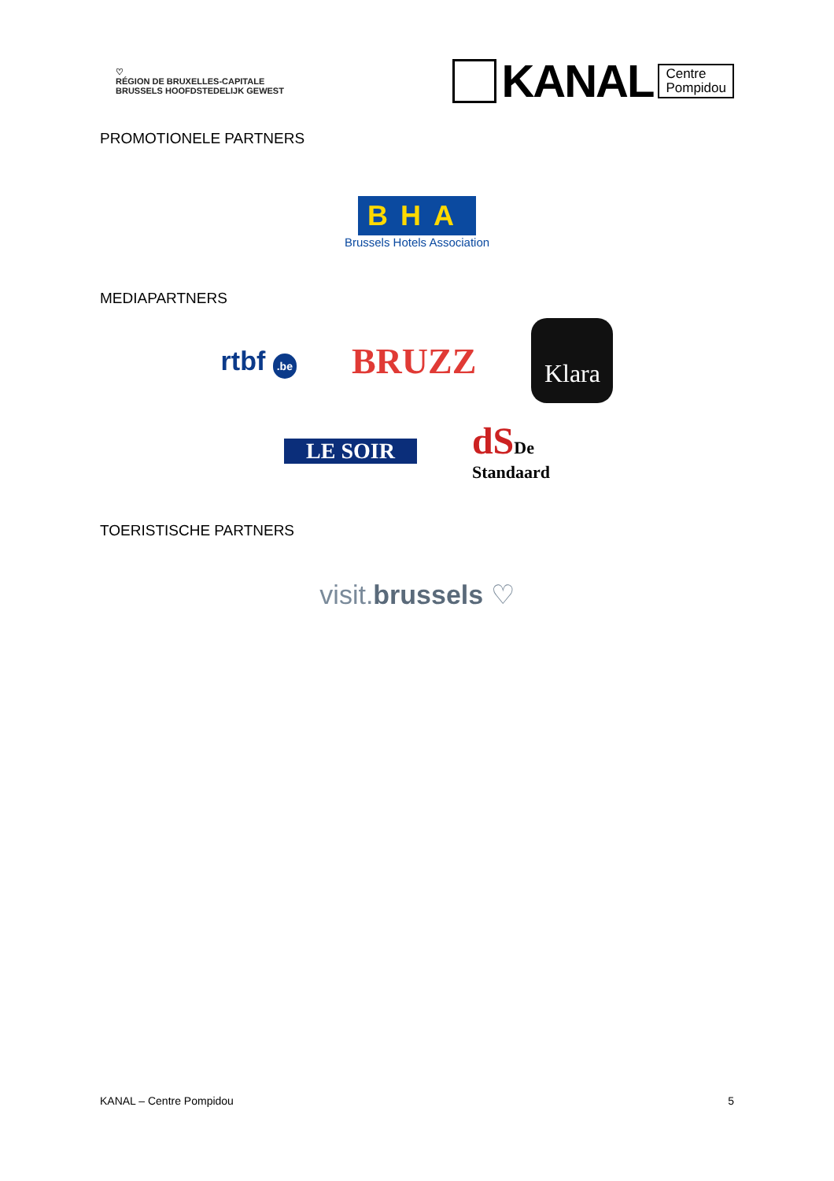♡
RÉGION DE BRUXELLES-CAPITALE
BRUSSELS HOOFDSTEDELIJK GEWEST
KANAL
Centre
Pompidou
PROMOTIONELE PARTNERS
BHA
Brussels Hotels Association
MEDIAPARTNERS
rtbf .be BRUZZ Klara
LE SOIR dS De
Standaard
TOERISTISCHE PARTNERS
visit.brussels ♡
KANAL – Centre Pompidou 5